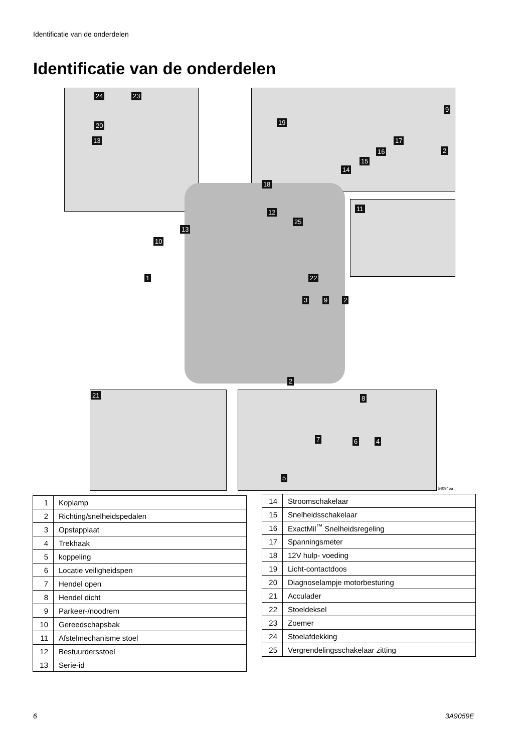Identificatie van de onderdelen
Identificatie van de onderdelen
24 23
20
13
19
9
17
16
15
14
2
18
12
25
13
10
11
1 22
3 9 2
2
21 8
7 6 4
5
ti40945a
| 1 | Koplamp |
| 2 | Richting/snelheidspedalen |
| 3 | Opstapplaat |
| 4 | Trekhaak |
| 5 | koppeling |
| 6 | Locatie veiligheidspen |
| 7 | Hendel open |
| 8 | Hendel dicht |
| 9 | Parkeer-/noodrem |
| 10 | Gereedschapsbak |
| 11 | Afstelmechanisme stoel |
| 12 | Bestuurdersstoel |
| 13 | Serie-id |
| 14 | Stroomschakelaar |
| 15 | Snelheidsschakelaar |
| 16 | ExactMil<sup>™</sup> Snelheidsregeling |
| 17 | Spanningsmeter |
| 18 | 12V hulp- voeding |
| 19 | Licht-contactdoos |
| 20 | Diagnoselampje motorbesturing |
| 21 | Acculader |
| 22 | Stoeldeksel |
| 23 | Zoemer |
| 24 | Stoelafdekking |
| 25 | Vergrendelingsschakelaar zitting |
6 3A9059E